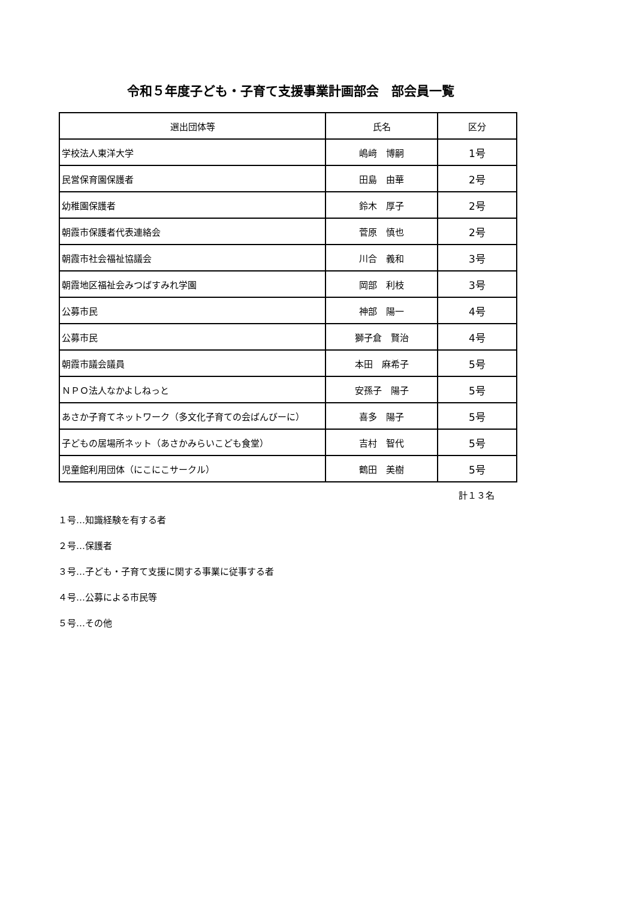令和５年度子ども・子育て支援事業計画部会　部会員一覧
| 選出団体等 | 氏名 | 区分 |
| --- | --- | --- |
| 学校法人東洋大学 | 嶋﨑 博嗣 | 1号 |
| 民営保育園保護者 | 田島 由華 | 2号 |
| 幼稚園保護者 | 鈴木 厚子 | 2号 |
| 朝霞市保護者代表連絡会 | 菅原 慎也 | 2号 |
| 朝霞市社会福祉協議会 | 川合 義和 | 3号 |
| 朝霞地区福祉会みつばすみれ学園 | 岡部 利枝 | 3号 |
| 公募市民 | 神部 陽一 | 4号 |
| 公募市民 | 獅子倉 賢治 | 4号 |
| 朝霞市議会議員 | 本田 麻希子 | 5号 |
| ＮＰＯ法人なかよしねっと | 安孫子 陽子 | 5号 |
| あさか子育てネットワーク（多文化子育ての会ばんびーに） | 喜多 陽子 | 5号 |
| 子どもの居場所ネット（あさかみらいこども食堂） | 吉村 智代 | 5号 |
| 児童館利用団体（にこにこサークル） | 鶴田 美樹 | 5号 |
計１３名
１号…知識経験を有する者
２号…保護者
３号…子ども・子育て支援に関する事業に従事する者
４号…公募による市民等
５号…その他